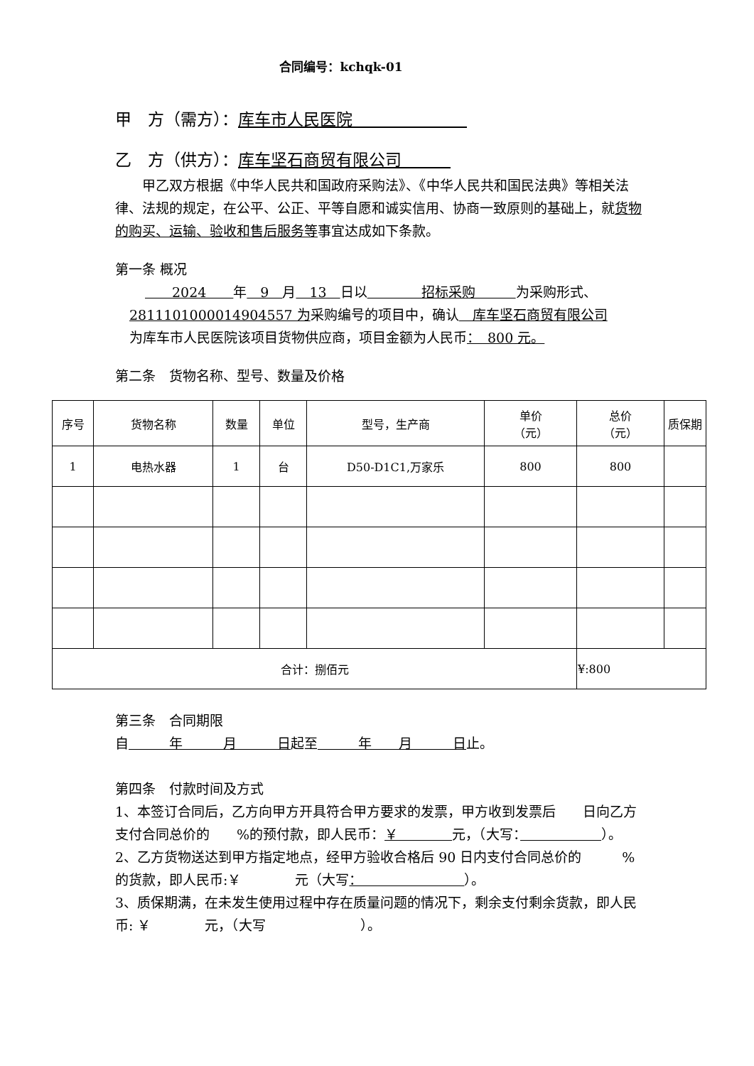合同编号：kchqk-01
甲　方（需方）：库车市人民医院　　　　　　　
乙　方（供方）：库车坚石商贸有限公司　　　
甲乙双方根据《中华人民共和国政府采购法》、《中华人民共和国民法典》等相关法律、法规的规定，在公平、公正、平等自愿和诚实信用、协商一致原则的基础上，就货物的购买、运输、验收和售后服务等事宜达成如下条款。
第一条 概况
　　2024　　年　9　月　13　日以　　　　招标采购　　　为采购形式、
2811101000014904557 为采购编号的项目中，确认　库车坚石商贸有限公司
为库车市人民医院该项目货物供应商，项目金额为人民币：　800 元。
第二条　货物名称、型号、数量及价格
| 序号 | 货物名称 | 数量 | 单位 | 型号，生产商 | 单价 （元） | 总价 （元） | 质保期 |
| 1 | 电热水器 | 1 | 台 | D50-D1C1,万家乐 | 800 | 800 | |
| 合计：捌佰元 | | | | | | ¥:800 | |
第三条　合同期限
自　　　年　　　月　　　日起至　　　年　　月　　　日止。
第四条　付款时间及方式
1、本签订合同后，乙方向甲方开具符合甲方要求的发票，甲方收到发票后　　日向乙方支付合同总价的　　%的预付款，即人民币：￥　　　　元，（大写：　　　　　　 ）。
2、乙方货物送达到甲方指定地点，经甲方验收合格后 90 日内支付合同总价的　　　%的货款，即人民币:￥　　　　元（大写：　　　　　　　　）。
3、质保期满，在未发生使用过程中存在质量问题的情况下，剩余支付剩余货款，即人民币: ￥　　　　元，（大写　　　　　　　）。